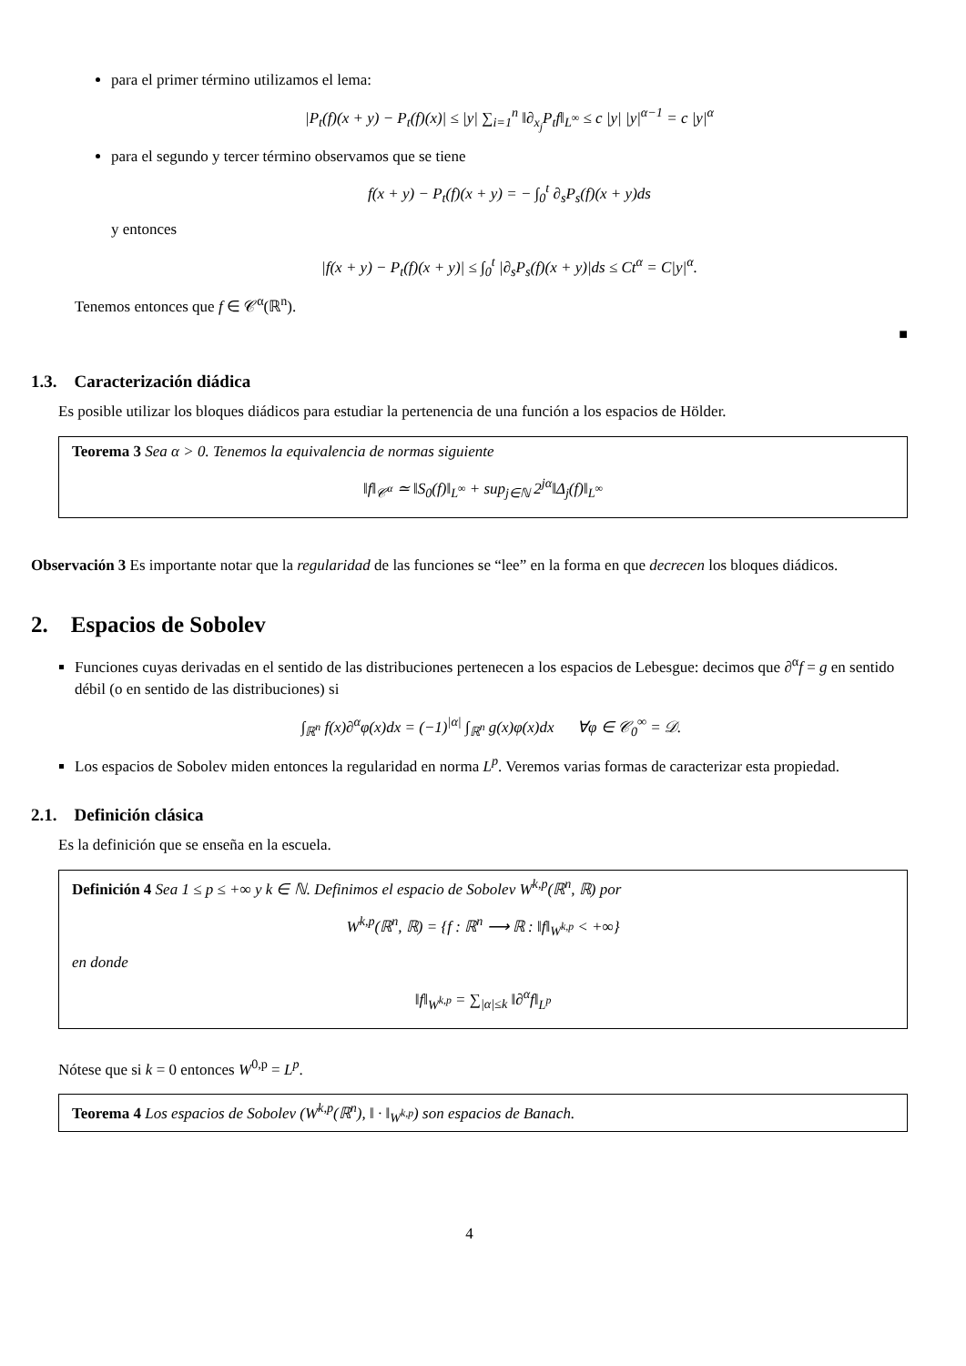para el primer término utilizamos el lema:
|P<sub>t</sub>(f)(x + y) − P<sub>t</sub>(f)(x)| ≤ |y| ∑<sub>i=1</sub><sup>n</sup> ‖∂<sub>x<sub>j</sub></sub>P<sub>t</sub>f‖<sub>L<sup>∞</sup></sub> ≤ c |y| |y|<sup>α−1</sup> = c |y|<sup>α</sup>
para el segundo y tercer término observamos que se tiene
f(x + y) − P<sub>t</sub>(f)(x + y) = − ∫<sub>0</sub><sup>t</sup> ∂<sub>s</sub>P<sub>s</sub>(f)(x + y)ds
y entonces
|f(x + y) − P<sub>t</sub>(f)(x + y)| ≤ ∫<sub>0</sub><sup>t</sup> |∂<sub>s</sub>P<sub>s</sub>(f)(x + y)|ds ≤ Ct<sup>α</sup> = C|y|<sup>α</sup>.
Tenemos entonces que f ∈ 𝒞<sup>α</sup>(ℝ<sup>n</sup>).
■
1.3. Caracterización diádica
Es posible utilizar los bloques diádicos para estudiar la pertenencia de una función a los espacios de Hölder.
Teorema 3 Sea α > 0. Tenemos la equivalencia de normas siguiente
‖f‖<sub>𝒞<sup>α</sup></sub> ≃ ‖S<sub>0</sub>(f)‖<sub>L<sup>∞</sup></sub> + sup<sub>j∈ℕ</sub> 2<sup>jα</sup>‖Δ<sub>j</sub>(f)‖<sub>L<sup>∞</sup></sub>
Observación 3 Es importante notar que la regularidad de las funciones se “lee” en la forma en que decrecen los bloques diádicos.
2. Espacios de Sobolev
Funciones cuyas derivadas en el sentido de las distribuciones pertenecen a los espacios de Lebesgue: decimos que ∂<sup>α</sup>f = g en sentido débil (o en sentido de las distribuciones) si
∫<sub>ℝ<sup>n</sup></sub> f(x)∂<sup>α</sup>φ(x)dx = (−1)<sup>|α|</sup> ∫<sub>ℝ<sup>n</sup></sub> g(x)φ(x)dx ∀φ ∈ 𝒞<sub>0</sub><sup>∞</sup> = 𝒟.
Los espacios de Sobolev miden entonces la regularidad en norma L<sup>p</sup>. Veremos varias formas de caracterizar esta propiedad.
2.1. Definición clásica
Es la definición que se enseña en la escuela.
Definición 4 Sea 1 ≤ p ≤ +∞ y k ∈ ℕ. Definimos el espacio de Sobolev W<sup>k,p</sup>(ℝ<sup>n</sup>, ℝ) por
W<sup>k,p</sup>(ℝ<sup>n</sup>, ℝ) = {f : ℝ<sup>n</sup> ⟶ ℝ : ‖f‖<sub>W<sup>k,p</sup></sub> < +∞}
en donde
‖f‖<sub>W<sup>k,p</sup></sub> = ∑<sub>|α|≤k</sub> ‖∂<sup>α</sup>f‖<sub>L<sup>p</sup></sub>
Nótese que si k = 0 entonces W<sup>0,p</sup> = L<sup>p</sup>.
Teorema 4 Los espacios de Sobolev (W<sup>k,p</sup>(ℝ<sup>n</sup>), ‖ · ‖<sub>W<sup>k,p</sup></sub>) son espacios de Banach.
4